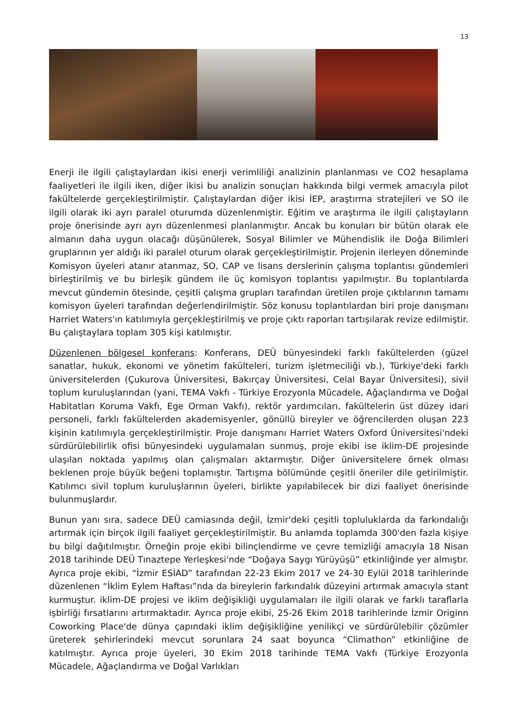13
Enerji ile ilgili çalıştaylardan ikisi enerji verimliliği analizinin planlanması ve CO2 hesaplama faaliyetleri ile ilgili iken, diğer ikisi bu analizin sonuçları hakkında bilgi vermek amacıyla pilot fakültelerde gerçekleştirilmiştir. Çalıştaylardan diğer ikisi İEP, araştırma stratejileri ve SO ile ilgili olarak iki ayrı paralel oturumda düzenlenmiştir. Eğitim ve araştırma ile ilgili çalıştayların proje önerisinde ayrı ayrı düzenlenmesi planlanmıştır. Ancak bu konuları bir bütün olarak ele almanın daha uygun olacağı düşünülerek, Sosyal Bilimler ve Mühendislik ile Doğa Bilimleri gruplarının yer aldığı iki paralel oturum olarak gerçekleştirilmiştir. Projenin ilerleyen döneminde Komisyon üyeleri atanır atanmaz, SO, CAP ve lisans derslerinin çalışma toplantısı gündemleri birleştirilmiş ve bu birleşik gündem ile üç komisyon toplantısı yapılmıştır. Bu toplantılarda mevcut gündemin ötesinde, çeşitli çalışma grupları tarafından üretilen proje çıktılarının tamamı komisyon üyeleri tarafından değerlendirilmiştir. Söz konusu toplantılardan biri proje danışmanı Harriet Waters'ın katılımıyla gerçekleştirilmiş ve proje çıktı raporları tartışılarak revize edilmiştir. Bu çalıştaylara toplam 305 kişi katılmıştır.
Düzenlenen bölgesel konferans: Konferans, DEÜ bünyesindeki farklı fakültelerden (güzel sanatlar, hukuk, ekonomi ve yönetim fakülteleri, turizm işletmeciliği vb.), Türkiye'deki farklı üniversitelerden (Çukurova Üniversitesi, Bakırçay Üniversitesi, Celal Bayar Üniversitesi), sivil toplum kuruluşlarından (yani, TEMA Vakfı - Türkiye Erozyonla Mücadele, Ağaçlandırma ve Doğal Habitatları Koruma Vakfı, Ege Orman Vakfı), rektör yardımcıları, fakültelerin üst düzey idari personeli, farklı fakültelerden akademisyenler, gönüllü bireyler ve öğrencilerden oluşan 223 kişinin katılımıyla gerçekleştirilmiştir. Proje danışmanı Harriet Waters Oxford Üniversitesi'ndeki sürdürülebilirlik ofisi bünyesindeki uygulamaları sunmuş, proje ekibi ise iklim-DE projesinde ulaşılan noktada yapılmış olan çalışmaları aktarmıştır. Diğer üniversitelere örnek olması beklenen proje büyük beğeni toplamıştır. Tartışma bölümünde çeşitli öneriler dile getirilmiştir. Katılımcı sivil toplum kuruluşlarının üyeleri, birlikte yapılabilecek bir dizi faaliyet önerisinde bulunmuşlardır.
Bunun yanı sıra, sadece DEÜ camiasında değil, İzmir'deki çeşitli topluluklarda da farkındalığı artırmak için birçok ilgili faaliyet gerçekleştirilmiştir. Bu anlamda toplamda 300'den fazla kişiye bu bilgi dağıtılmıştır. Örneğin proje ekibi bilinçlendirme ve çevre temizliği amacıyla 18 Nisan 2018 tarihinde DEÜ Tınaztepe Yerleşkesi'nde “Doğaya Saygı Yürüyüşü” etkinliğinde yer almıştır. Ayrıca proje ekibi, “İzmir ESİAD” tarafından 22-23 Ekim 2017 ve 24-30 Eylül 2018 tarihlerinde düzenlenen “İklim Eylem Haftası”nda da bireylerin farkındalık düzeyini artırmak amacıyla stant kurmuştur. iklim-DE projesi ve iklim değişikliği uygulamaları ile ilgili olarak ve farklı taraflarla işbirliği fırsatlarını artırmaktadır. Ayrıca proje ekibi, 25-26 Ekim 2018 tarihlerinde İzmir Originn Coworking Place'de dünya çapındaki iklim değişikliğine yenilikçi ve sürdürülebilir çözümler üreterek şehirlerindeki mevcut sorunlara 24 saat boyunca “Climathon” etkinliğine de katılmıştır. Ayrıca proje üyeleri, 30 Ekim 2018 tarihinde TEMA Vakfı (Türkiye Erozyonla Mücadele, Ağaçlandırma ve Doğal Varlıkları